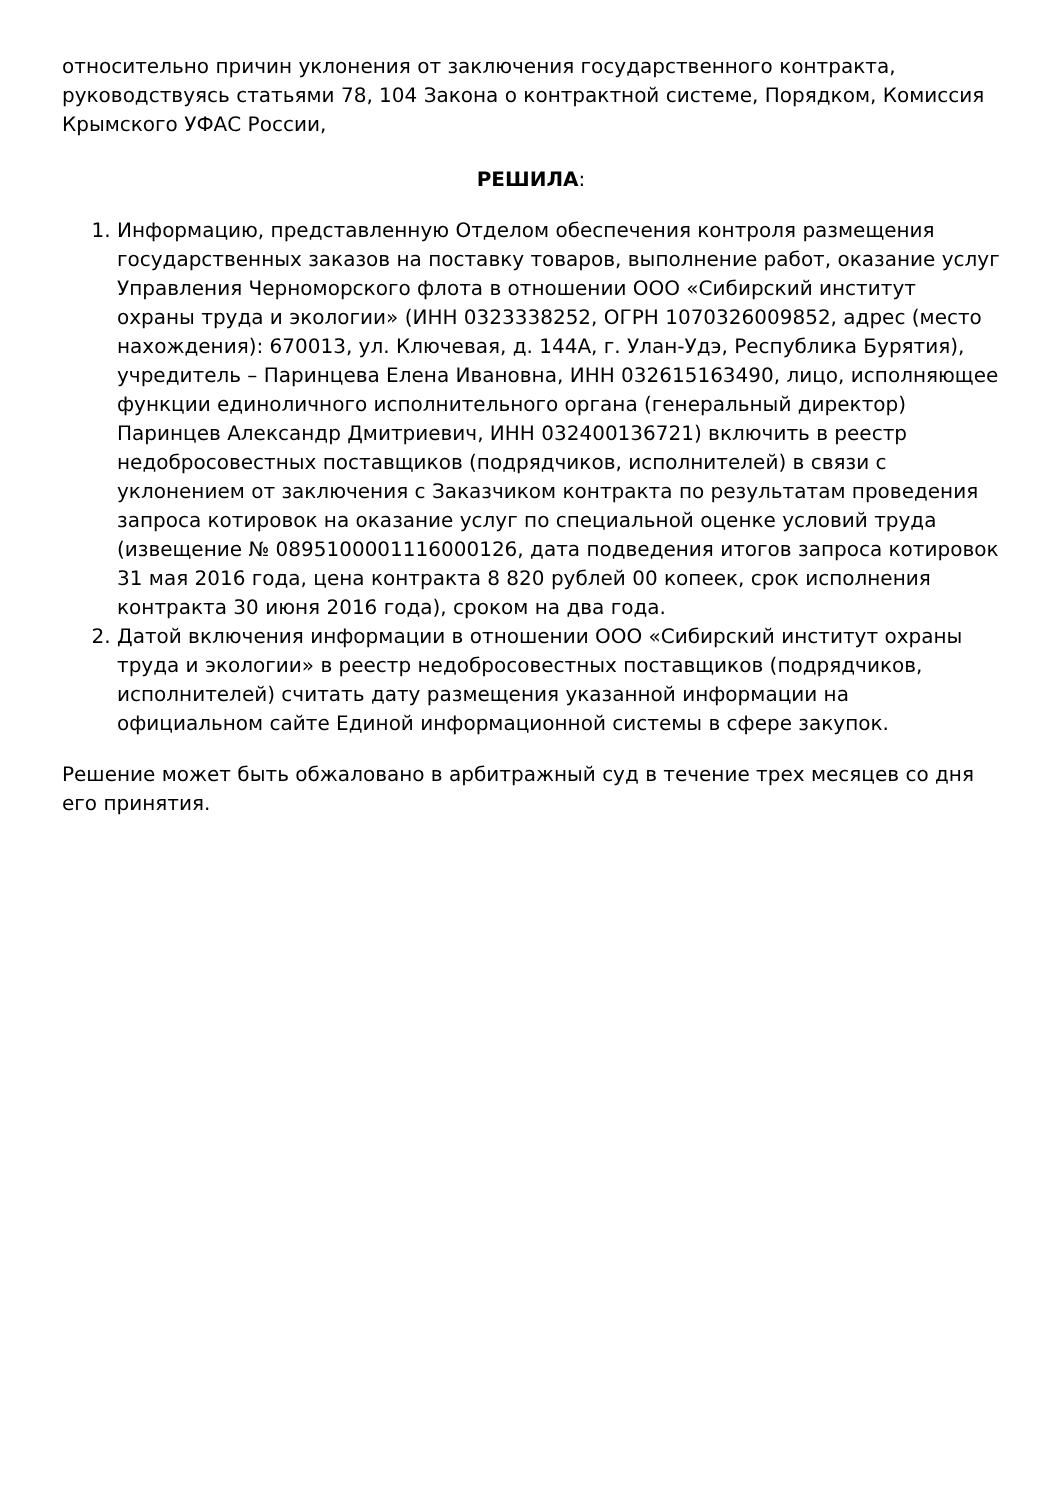относительно причин уклонения от заключения государственного контракта, руководствуясь статьями 78, 104 Закона о контрактной системе, Порядком, Комиссия Крымского УФАС России,
РЕШИЛА:
1. Информацию, представленную Отделом обеспечения контроля размещения государственных заказов на поставку товаров, выполнение работ, оказание услуг Управления Черноморского флота в отношении ООО «Сибирский институт охраны труда и экологии» (ИНН 0323338252, ОГРН 1070326009852, адрес (место нахождения): 670013, ул. Ключевая, д. 144А, г. Улан-Удэ, Республика Бурятия), учредитель – Паринцева Елена Ивановна, ИНН 032615163490, лицо, исполняющее функции единоличного исполнительного органа (генеральный директор) Паринцев Александр Дмитриевич, ИНН 032400136721) включить в реестр недобросовестных поставщиков (подрядчиков, исполнителей) в связи с уклонением от заключения с Заказчиком контракта по результатам проведения запроса котировок на оказание услуг по специальной оценке условий труда (извещение № 0895100001116000126, дата подведения итогов запроса котировок 31 мая 2016 года, цена контракта 8 820 рублей 00 копеек, срок исполнения контракта 30 июня 2016 года), сроком на два года.
2. Датой включения информации в отношении ООО «Сибирский институт охраны труда и экологии» в реестр недобросовестных поставщиков (подрядчиков, исполнителей) считать дату размещения указанной информации на официальном сайте Единой информационной системы в сфере закупок.
Решение может быть обжаловано в арбитражный суд в течение трех месяцев со дня его принятия.